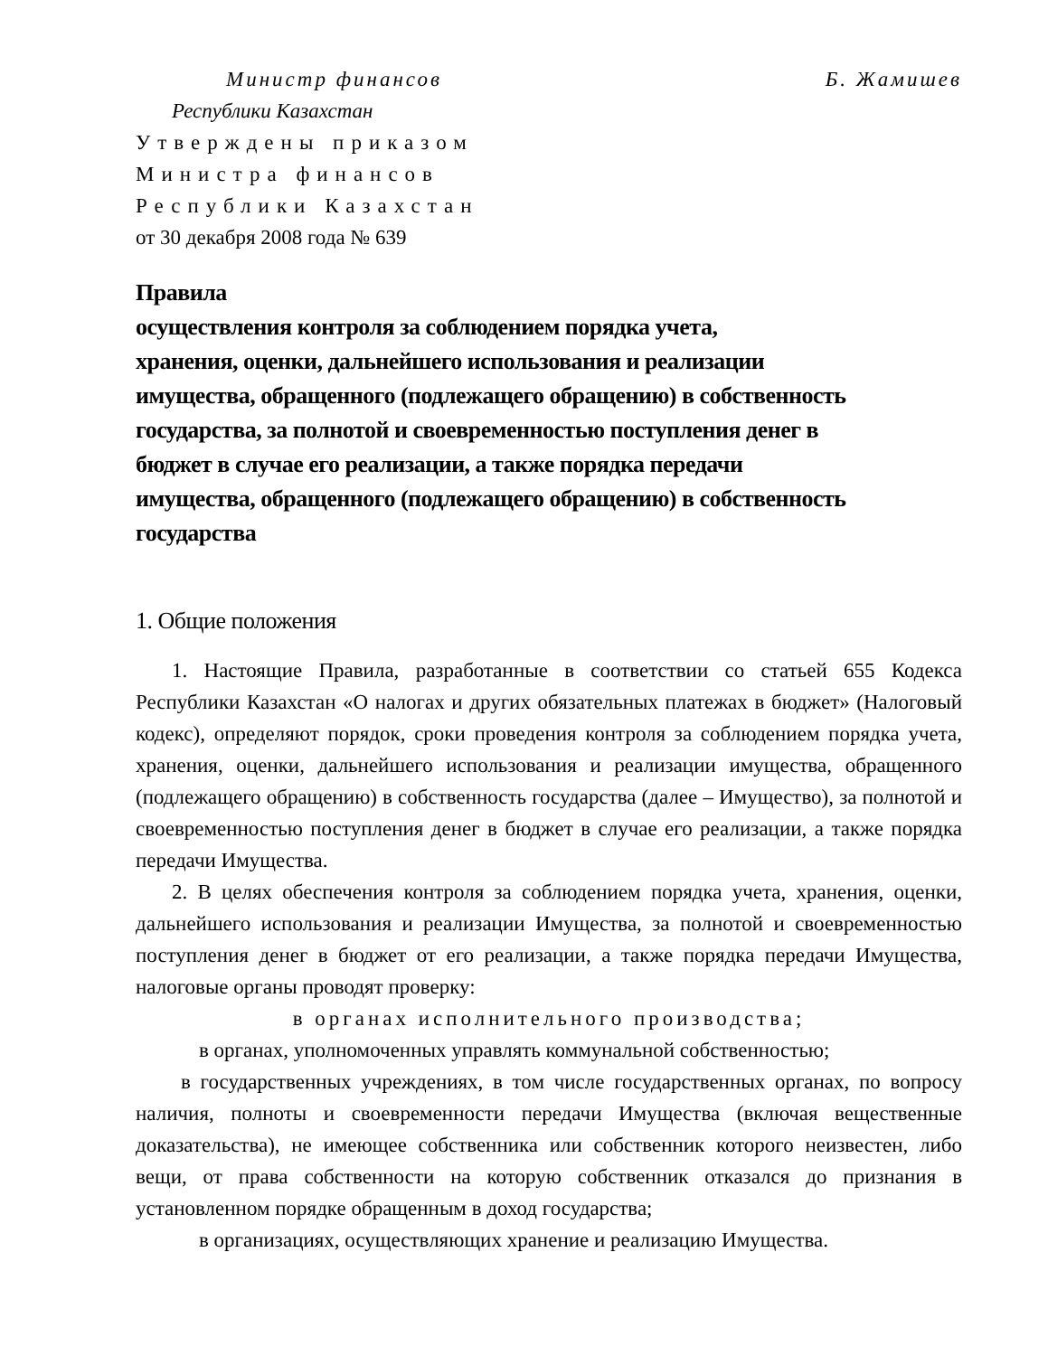Министр финансов Б. Жамишев
Республики Казахстан
Утверждены приказом
Министра финансов
Республики Казахстан
от 30 декабря 2008 года № 639
Правила
осуществления контроля за соблюдением порядка учета,
хранения, оценки, дальнейшего использования и реализации
имущества, обращенного (подлежащего обращению) в собственность
государства, за полнотой и своевременностью поступления денег в
бюджет в случае его реализации, а также порядка передачи
имущества, обращенного (подлежащего обращению) в собственность
государства
1. Общие положения
1. Настоящие Правила, разработанные в соответствии со статьей 655 Кодекса Республики Казахстан «О налогах и других обязательных платежах в бюджет» (Налоговый кодекс), определяют порядок, сроки проведения контроля за соблюдением порядка учета, хранения, оценки, дальнейшего использования и реализации имущества, обращенного (подлежащего обращению) в собственность государства (далее – Имущество), за полнотой и своевременностью поступления денег в бюджет в случае его реализации, а также порядка передачи Имущества.
2. В целях обеспечения контроля за соблюдением порядка учета, хранения, оценки, дальнейшего использования и реализации Имущества, за полнотой и своевременностью поступления денег в бюджет от его реализации, а также порядка передачи Имущества, налоговые органы проводят проверку:
в органах исполнительного производства;
в органах, уполномоченных управлять коммунальной собственностью;
в государственных учреждениях, в том числе государственных органах, по вопросу наличия, полноты и своевременности передачи Имущества (включая вещественные доказательства), не имеющее собственника или собственник которого неизвестен, либо вещи, от права собственности на которую собственник отказался до признания в установленном порядке обращенным в доход государства;
в организациях, осуществляющих хранение и реализацию Имущества.